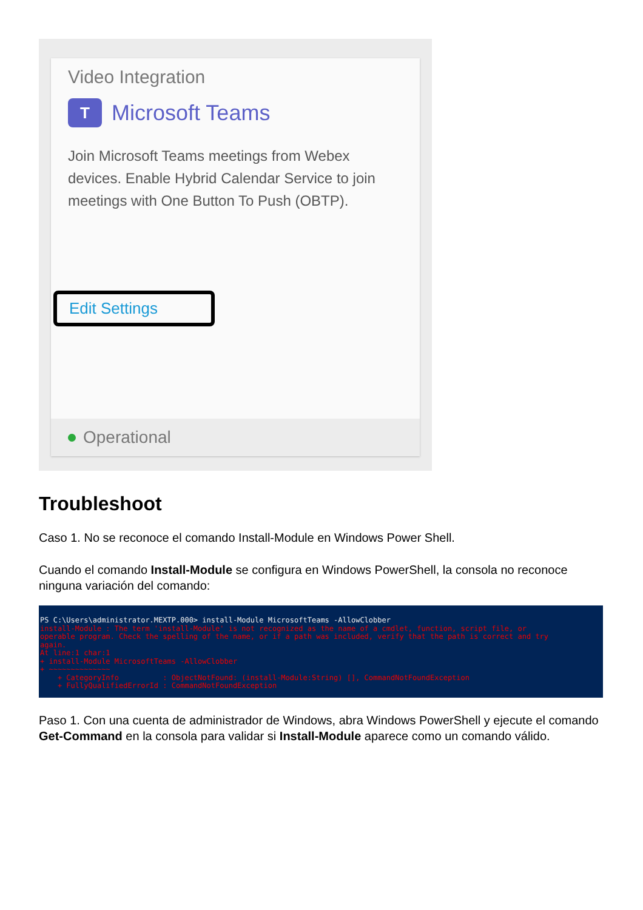Video Integration
T
Microsoft Teams
Join Microsoft Teams meetings from Webex devices. Enable Hybrid Calendar Service to join meetings with One Button To Push (OBTP).
Edit Settings
Operational
Troubleshoot
Caso 1. No se reconoce el comando Install-Module en Windows Power Shell.
Cuando el comando Install-Module se configura en Windows PowerShell, la consola no reconoce ninguna variación del comando:
PS C:\Users\administrator.MEXTP.000> install-Module MicrosoftTeams -AllowClobber install-Module : The term 'install-Module' is not recognized as the name of a cmdlet, function, script file, or operable program. Check the spelling of the name, or if a path was included, verify that the path is correct and try again. At line:1 char:1 + install-Module MicrosoftTeams -AllowClobber + ~~~~~~~~~~~~~~ + CategoryInfo : ObjectNotFound: (install-Module:String) [], CommandNotFoundException + FullyQualifiedErrorId : CommandNotFoundException
Paso 1. Con una cuenta de administrador de Windows, abra Windows PowerShell y ejecute el comando Get-Command en la consola para validar si Install-Module aparece como un comando válido.